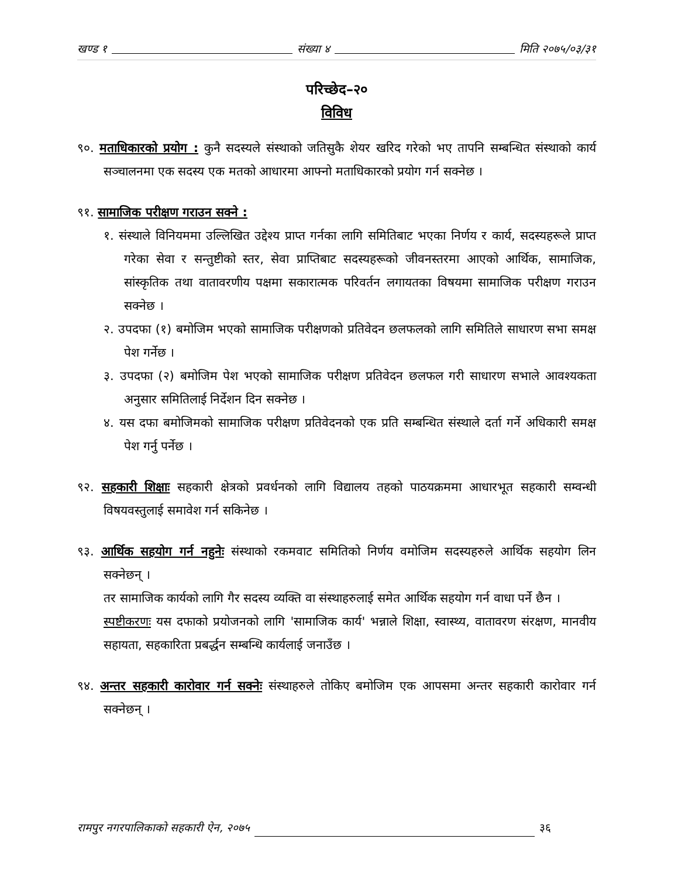खण्ड १ संख्या ४ मिति २०७५/०३/३१
परिच्छेद–२०
विविध
९०. मताधिकारको प्रयोग : कुनै सदस्यले संस्थाको जतिसुकै शेयर खरिद गरेको भए तापनि सम्बन्धित संस्थाको कार्य सञ्चालनमा एक सदस्य एक मतको आधारमा आफ्नो मताधिकारको प्रयोग गर्न सक्नेछ ।
९१. सामाजिक परीक्षण गराउन सक्ने :
१. संस्थाले विनियममा उल्लिखित उद्देश्य प्राप्त गर्नका लागि समितिबाट भएका निर्णय र कार्य, सदस्यहरूले प्राप्त गरेका सेवा र सन्तुष्टीको स्तर, सेवा प्राप्तिबाट सदस्यहरूको जीवनस्तरमा आएको आर्थिक, सामाजिक, सांस्कृतिक तथा वातावरणीय पक्षमा सकारात्मक परिवर्तन लगायतका विषयमा सामाजिक परीक्षण गराउन सक्नेछ ।
२. उपदफा (१) बमोजिम भएको सामाजिक परीक्षणको प्रतिवेदन छलफलको लागि समितिले साधारण सभा समक्ष पेश गर्नेछ ।
३. उपदफा (२) बमोजिम पेश भएको सामाजिक परीक्षण प्रतिवेदन छलफल गरी साधारण सभाले आवश्यकता अनुसार समितिलाई निर्देशन दिन सक्नेछ ।
४. यस दफा बमोजिमको सामाजिक परीक्षण प्रतिवेदनको एक प्रति सम्बन्धित संस्थाले दर्ता गर्ने अधिकारी समक्ष पेश गर्नु पर्नेछ ।
९२. सहकारी शिक्षाः सहकारी क्षेत्रको प्रवर्धनको लागि विद्यालय तहको पाठयक्रममा आधारभूत सहकारी सम्वन्धी विषयवस्तुलाई समावेश गर्न सकिनेछ ।
९३. आर्थिक सहयोग गर्न नहुनेः संस्थाको रकमवाट समितिको निर्णय वमोजिम सदस्यहरुले आर्थिक सहयोग लिन सक्नेछन् ।
तर सामाजिक कार्यको लागि गैर सदस्य व्यक्ति वा संस्थाहरुलाई समेत आर्थिक सहयोग गर्न वाधा पर्ने छैन ।
स्पष्टीकरणः यस दफाको प्रयोजनको लागि 'सामाजिक कार्य' भन्नाले शिक्षा, स्वास्थ्य, वातावरण संरक्षण, मानवीय सहायता, सहकारिता प्रबर्द्धन सम्बन्धि कार्यलाई जनाउँछ ।
९४. अन्तर सहकारी कारोवार गर्न सक्नेः संस्थाहरुले तोकिए बमोजिम एक आपसमा अन्तर सहकारी कारोवार गर्न सक्नेछन् ।
रामपुर नगरपालिकाको सहकारी ऐन, २०७५ ३६